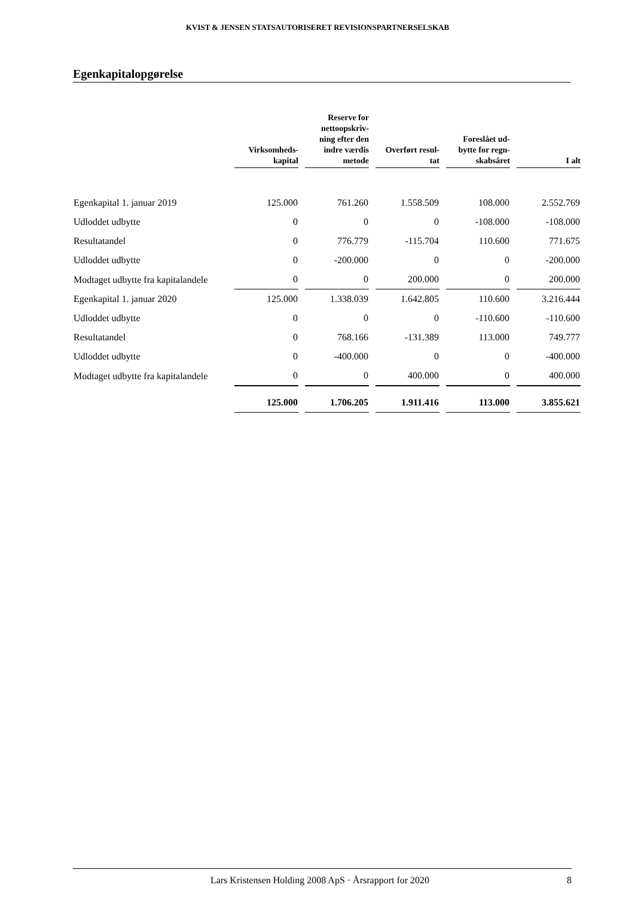KVIST & JENSEN STATSAUTORISERET REVISIONSPARTNERSELSKAB
Egenkapitalopgørelse
| | Virksomheds- kapital | | Reserve for nettoopskriv- ning efter den indre værdis metode | | Overført resul- tat | | Foreslået ud- bytte for regn- skabsåret | | I alt |
| --- | --- | --- | --- | --- | --- | --- | --- | --- | --- |
| Egenkapital 1. januar 2019 | 125.000 | | 761.260 | | 1.558.509 | | 108.000 | | 2.552.769 |
| Udloddet udbytte | 0 | | 0 | | 0 | | -108.000 | | -108.000 |
| Resultatandel | 0 | | 776.779 | | -115.704 | | 110.600 | | 771.675 |
| Udloddet udbytte | 0 | | -200.000 | | 0 | | 0 | | -200.000 |
| Modtaget udbytte fra kapitalandele | 0 | | 0 | | 200.000 | | 0 | | 200.000 |
| Egenkapital 1. januar 2020 | 125.000 | | 1.338.039 | | 1.642.805 | | 110.600 | | 3.216.444 |
| Udloddet udbytte | 0 | | 0 | | 0 | | -110.600 | | -110.600 |
| Resultatandel | 0 | | 768.166 | | -131.389 | | 113.000 | | 749.777 |
| Udloddet udbytte | 0 | | -400.000 | | 0 | | 0 | | -400.000 |
| Modtaget udbytte fra kapitalandele | 0 | | 0 | | 400.000 | | 0 | | 400.000 |
| | 125.000 | | 1.706.205 | | 1.911.416 | | 113.000 | | 3.855.621 |
Lars Kristensen Holding 2008 ApS · Årsrapport for 2020 8